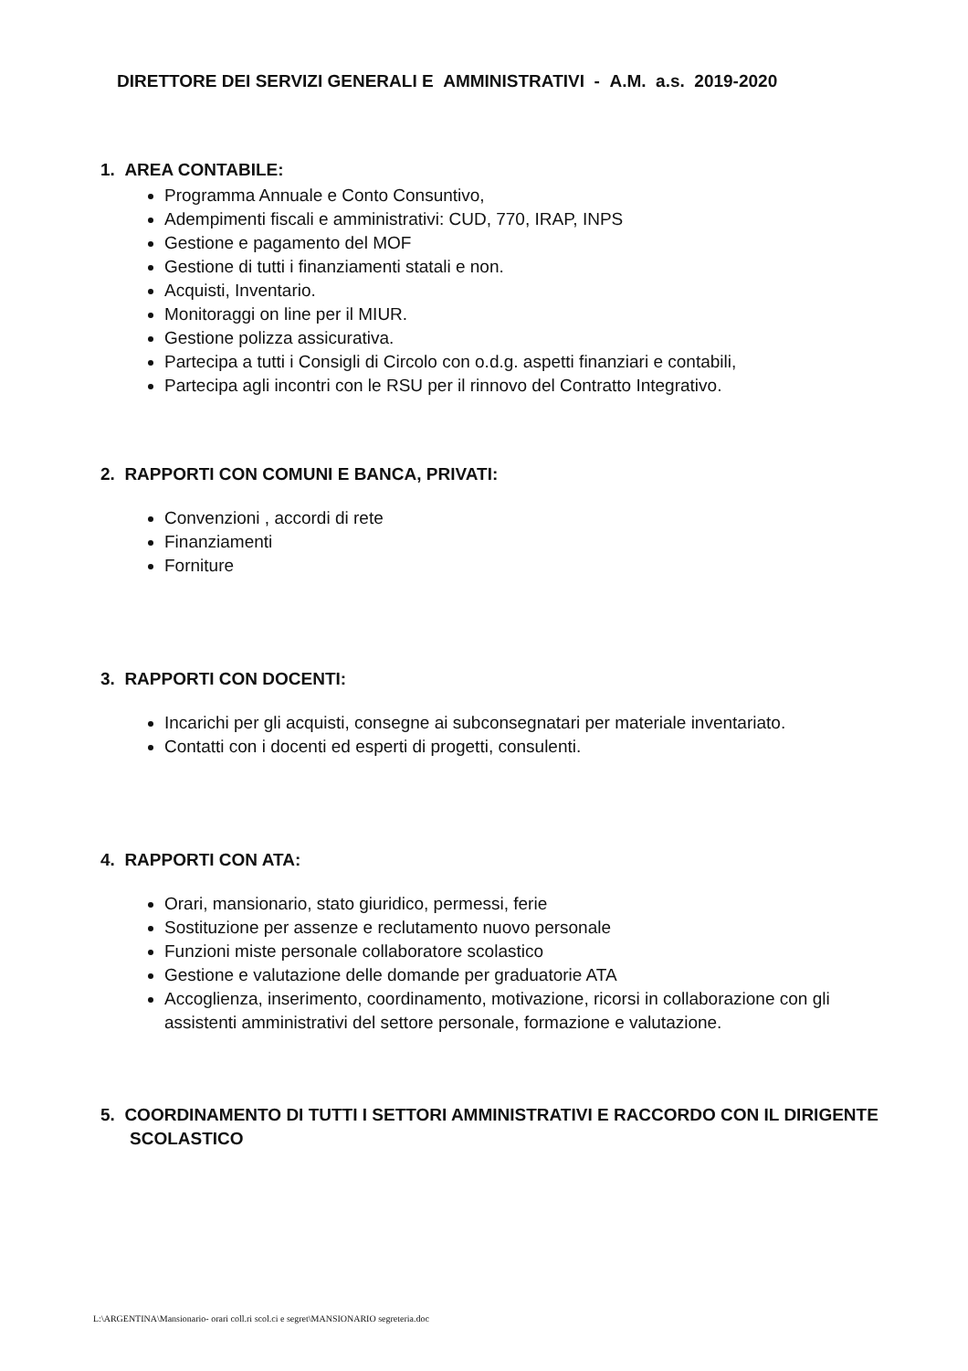DIRETTORE DEI SERVIZI GENERALI E AMMINISTRATIVI - A.M. a.s. 2019-2020
1. AREA CONTABILE:
Programma Annuale e Conto Consuntivo,
Adempimenti fiscali e amministrativi: CUD, 770, IRAP, INPS
Gestione e pagamento del MOF
Gestione di tutti i finanziamenti statali e non.
Acquisti, Inventario.
Monitoraggi on line per il MIUR.
Gestione polizza assicurativa.
Partecipa a tutti i Consigli di Circolo con o.d.g. aspetti finanziari e contabili,
Partecipa agli incontri con le RSU per il rinnovo del Contratto Integrativo.
2. RAPPORTI CON COMUNI E BANCA, PRIVATI:
Convenzioni , accordi di rete
Finanziamenti
Forniture
3. RAPPORTI CON DOCENTI:
Incarichi per gli acquisti, consegne ai subconsegnatari per materiale inventariato.
Contatti con i docenti ed esperti di progetti, consulenti.
4. RAPPORTI CON ATA:
Orari, mansionario, stato giuridico, permessi, ferie
Sostituzione per assenze e reclutamento nuovo personale
Funzioni miste personale collaboratore scolastico
Gestione e valutazione delle domande per graduatorie ATA
Accoglienza, inserimento, coordinamento, motivazione, ricorsi in collaborazione con gli assistenti amministrativi del settore personale, formazione e valutazione.
5. COORDINAMENTO DI TUTTI I SETTORI AMMINISTRATIVI E RACCORDO CON IL DIRIGENTE SCOLASTICO
L:\ARGENTINA\Mansionario- orari coll.ri scol.ci e segret\MANSIONARIO segreteria.doc